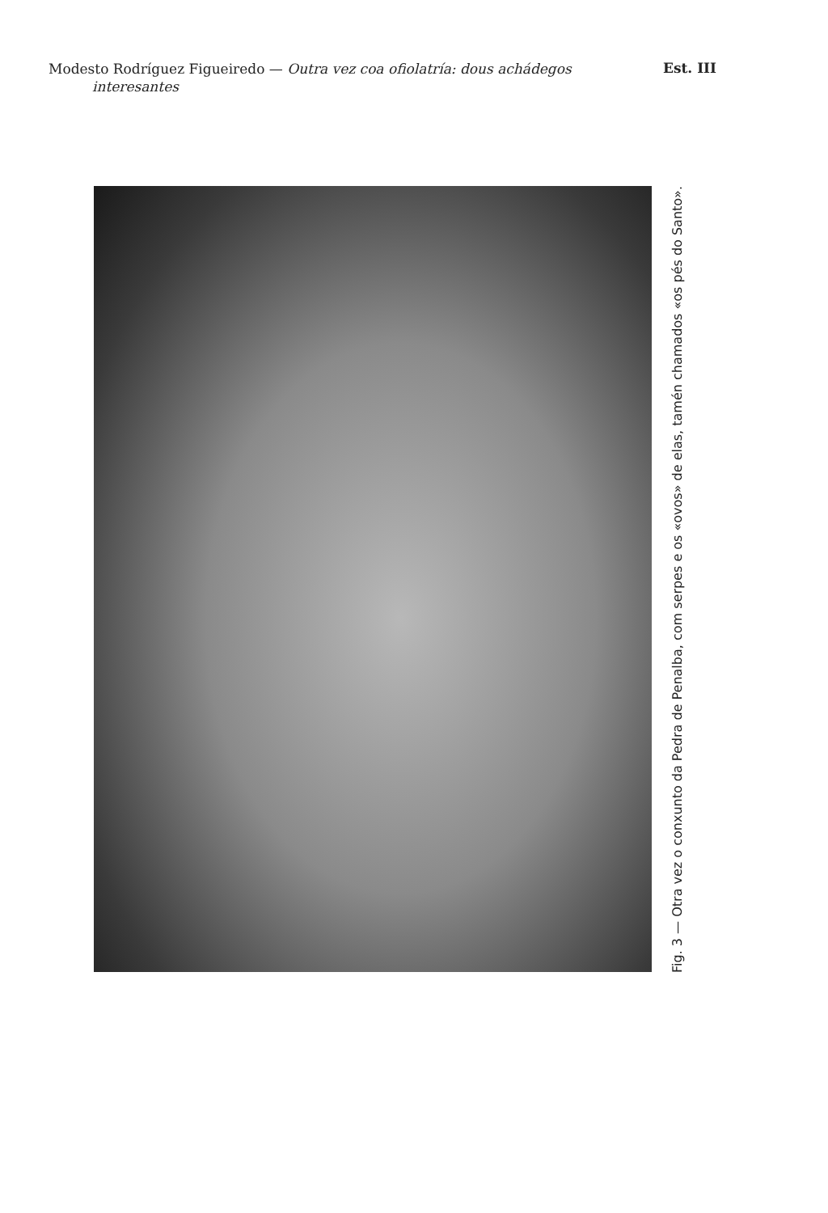Modesto Rodríguez Figueiredo — Outra vez coa ofiolatría: dous achádegos
interesantes
Est. III
Fig. 3 — Otra vez o conxunto da Pedra de Penalba, com serpes e os «ovos» de elas, tamén chamados «os pés do Santo».